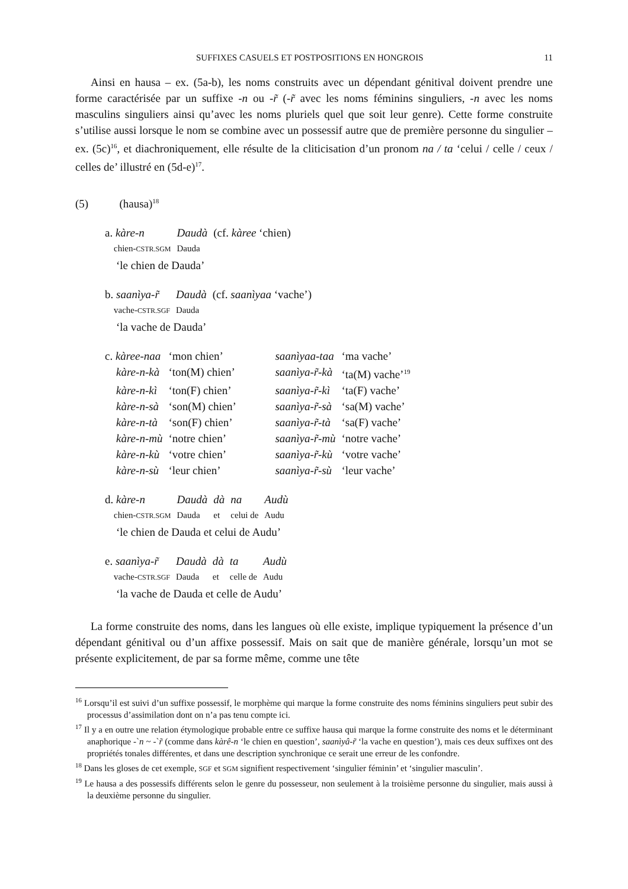SUFFIXES CASUELS ET POSTPOSITIONS EN HONGROIS 11
Ainsi en hausa – ex. (5a-b), les noms construits avec un dépendant génitival doivent prendre une forme caractérisée par un suffixe -n ou -r̃ (-r̃ avec les noms féminins singuliers, -n avec les noms masculins singuliers ainsi qu’avec les noms pluriels quel que soit leur genre). Cette forme construite s’utilise aussi lorsque le nom se combine avec un possessif autre que de première personne du singulier – ex. (5c)<sup>16</sup>, et diachroniquement, elle résulte de la cliticisation d’un pronom na / ta ‘celui / celle / ceux / celles de’ illustré en (5d-e)<sup>17</sup>.
(5) (hausa)<sup>18</sup>
| a. kàre-n | Daudà | (cf. kàree ‘chien) |
| chien- CSTR.SGM | Dauda | |
| ‘le chien de Dauda’ | | |
| b. saanìya-r̃ | Daudà | (cf. saanìyaa ‘vache’) |
| vache- CSTR.SGF | Dauda | |
| ‘la vache de Dauda’ | | |
| c. kàree-naa | ‘mon chien’ | saanìyaa-taa | ‘ma vache’ |
| kàre-n-kà | ‘ton(M) chien’ | saanìya-r̃-kà | ‘ta(M) vache’<sup>19</sup> |
| kàre-n-kì | ‘ton(F) chien’ | saanìya-r̃-kì | ‘ta(F) vache’ |
| kàre-n-sà | ‘son(M) chien’ | saanìya-r̃-sà | ‘sa(M) vache’ |
| kàre-n-tà | ‘son(F) chien’ | saanìya-r̃-tà | ‘sa(F) vache’ |
| kàre-n-mù | ‘notre chien’ | saanìya-r̃-mù | ‘notre vache’ |
| kàre-n-kù | ‘votre chien’ | saanìya-r̃-kù | ‘votre vache’ |
| kàre-n-sù | ‘leur chien’ | saanìya-r̃-sù | ‘leur vache’ |
| d. kàre-n | Daudà | dà | na | Audù |
| chien- CSTR.SGM | Dauda | et | celui de | Audu |
| ‘le chien de Dauda et celui de Audu’ | | | | |
| e. saanìya-r̃ | Daudà | dà | ta | Audù |
| vache- CSTR.SGF | Dauda | et | celle de | Audu |
| ‘la vache de Dauda et celle de Audu’ | | | | |
La forme construite des noms, dans les langues où elle existe, implique typiquement la présence d’un dépendant génitival ou d’un affixe possessif. Mais on sait que de manière générale, lorsqu’un mot se présente explicitement, de par sa forme même, comme une tête
<sup>16</sup> Lorsqu’il est suivi d’un suffixe possessif, le morphème qui marque la forme construite des noms féminins singuliers peut subir des processus d’assimilation dont on n’a pas tenu compte ici.
<sup>17</sup> Il y a en outre une relation étymologique probable entre ce suffixe hausa qui marque la forme construite des noms et le déterminant anaphorique -`n ~ -`r̃ (comme dans kàrê-n ‘le chien en question’, saanìyâ-r̃ ‘la vache en question’), mais ces deux suffixes ont des propriétés tonales différentes, et dans une description synchronique ce serait une erreur de les confondre.
<sup>18</sup> Dans les gloses de cet exemple, SGF et SGM signifient respectivement ‘singulier féminin’ et ‘singulier masculin’.
<sup>19</sup> Le hausa a des possessifs différents selon le genre du possesseur, non seulement à la troisième personne du singulier, mais aussi à la deuxième personne du singulier.